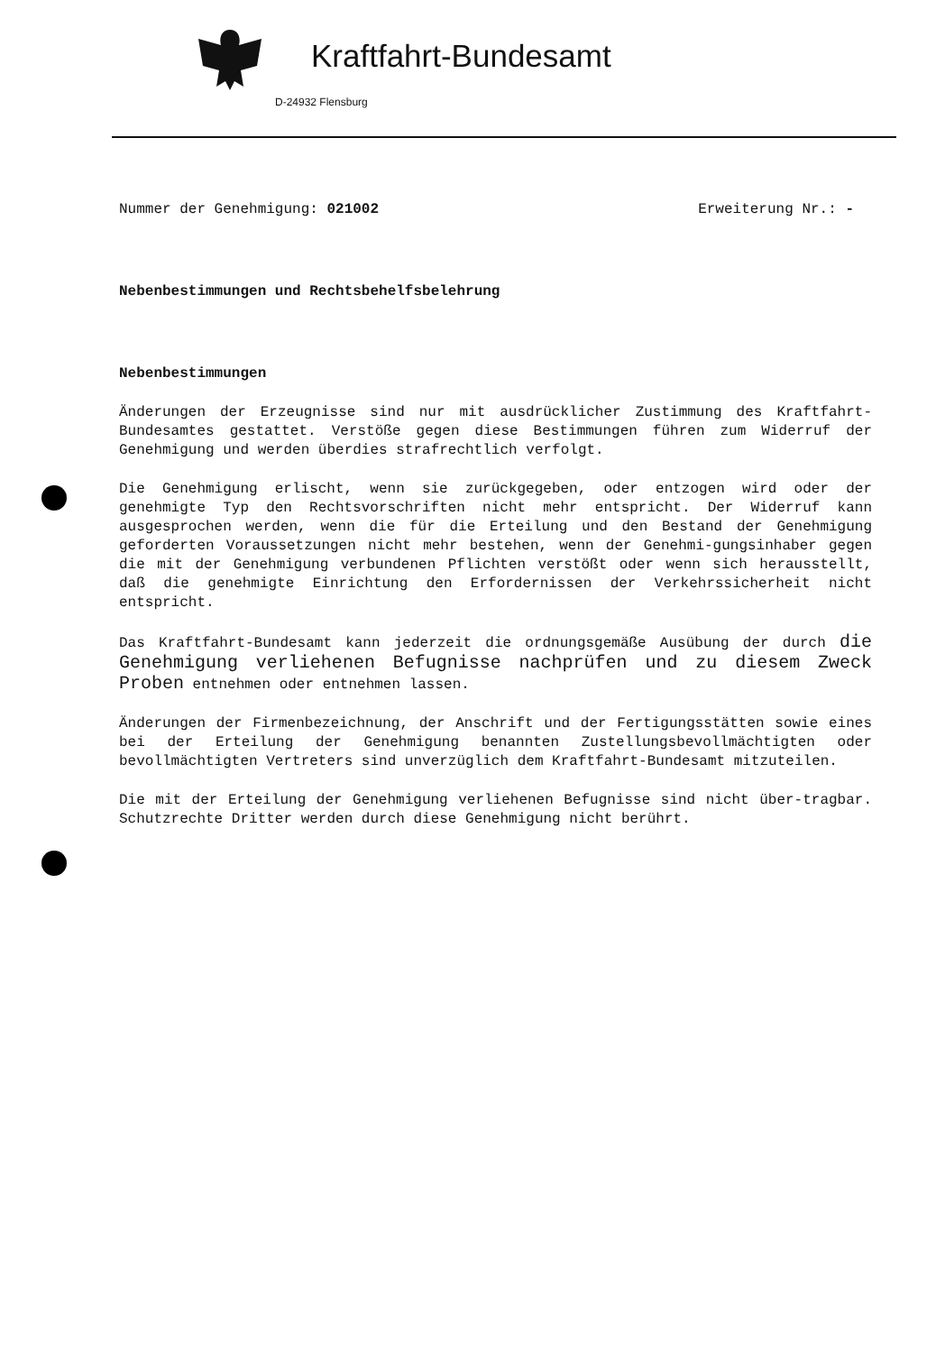Kraftfahrt-Bundesamt
D-24932 Flensburg
Nummer der Genehmigung: 021002 Erweiterung Nr.: -
Nebenbestimmungen und Rechtsbehelfsbelehrung
Nebenbestimmungen
Änderungen der Erzeugnisse sind nur mit ausdrücklicher Zustimmung des Kraftfahrt-Bundesamtes gestattet. Verstöße gegen diese Bestimmungen führen zum Widerruf der Genehmigung und werden überdies strafrechtlich verfolgt.
Die Genehmigung erlischt, wenn sie zurückgegeben, oder entzogen wird oder der genehmigte Typ den Rechtsvorschriften nicht mehr entspricht. Der Widerruf kann ausgesprochen werden, wenn die für die Erteilung und den Bestand der Genehmigung geforderten Voraussetzungen nicht mehr bestehen, wenn der Genehmi-gungsinhaber gegen die mit der Genehmigung verbundenen Pflichten verstößt oder wenn sich herausstellt, daß die genehmigte Einrichtung den Erfordernissen der Verkehrssicherheit nicht entspricht.
Das Kraftfahrt-Bundesamt kann jederzeit die ordnungsgemäße Ausübung der durch die Genehmigung verliehenen Befugnisse nachprüfen und zu diesem Zweck Proben entnehmen oder entnehmen lassen.
Änderungen der Firmenbezeichnung, der Anschrift und der Fertigungsstätten sowie eines bei der Erteilung der Genehmigung benannten Zustellungsbevollmächtigten oder bevollmächtigten Vertreters sind unverzüglich dem Kraftfahrt-Bundesamt mitzuteilen.
Die mit der Erteilung der Genehmigung verliehenen Befugnisse sind nicht über-tragbar. Schutzrechte Dritter werden durch diese Genehmigung nicht berührt.